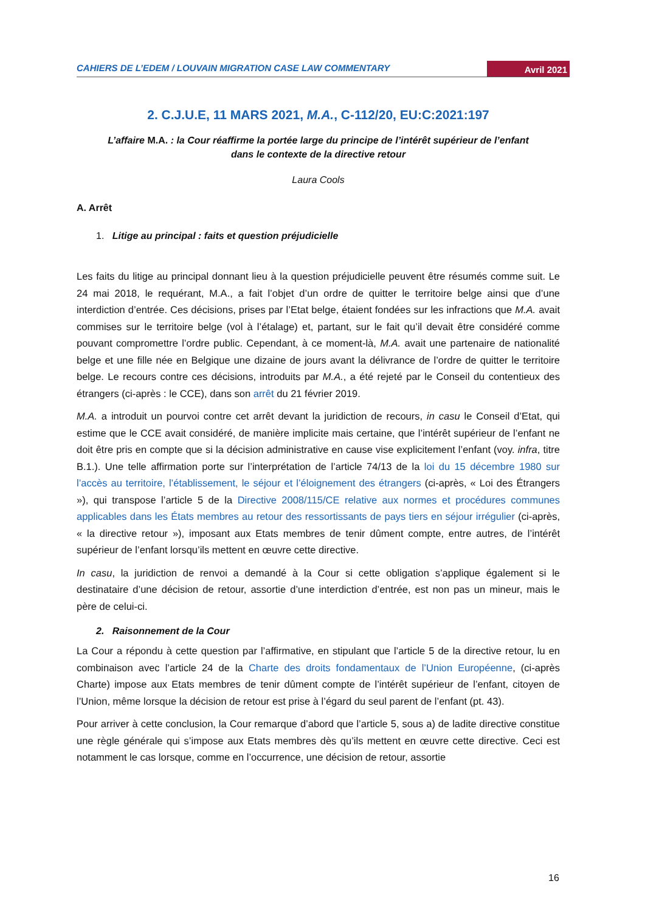CAHIERS DE L’EDEM / LOUVAIN MIGRATION CASE LAW COMMENTARY Avril 2021
2. C.J.U.E, 11 MARS 2021, M.A., C-112/20, EU:C:2021:197
L’affaire M.A. : la Cour réaffirme la portée large du principe de l’intérêt supérieur de l’enfant dans le contexte de la directive retour
Laura Cools
A. Arrêt
1. Litige au principal : faits et question préjudicielle
Les faits du litige au principal donnant lieu à la question préjudicielle peuvent être résumés comme suit. Le 24 mai 2018, le requérant, M.A., a fait l’objet d’un ordre de quitter le territoire belge ainsi que d’une interdiction d’entrée. Ces décisions, prises par l’Etat belge, étaient fondées sur les infractions que M.A. avait commises sur le territoire belge (vol à l’étalage) et, partant, sur le fait qu’il devait être considéré comme pouvant compromettre l’ordre public. Cependant, à ce moment-là, M.A. avait une partenaire de nationalité belge et une fille née en Belgique une dizaine de jours avant la délivrance de l’ordre de quitter le territoire belge. Le recours contre ces décisions, introduits par M.A., a été rejeté par le Conseil du contentieux des étrangers (ci-après : le CCE), dans son arrêt du 21 février 2019.
M.A. a introduit un pourvoi contre cet arrêt devant la juridiction de recours, in casu le Conseil d’Etat, qui estime que le CCE avait considéré, de manière implicite mais certaine, que l’intérêt supérieur de l’enfant ne doit être pris en compte que si la décision administrative en cause vise explicitement l’enfant (voy. infra, titre B.1.). Une telle affirmation porte sur l’interprétation de l’article 74/13 de la loi du 15 décembre 1980 sur l’accès au territoire, l’établissement, le séjour et l’éloignement des étrangers (ci-après, « Loi des Étrangers »), qui transpose l’article 5 de la Directive 2008/115/CE relative aux normes et procédures communes applicables dans les États membres au retour des ressortissants de pays tiers en séjour irrégulier (ci-après, « la directive retour »), imposant aux Etats membres de tenir dûment compte, entre autres, de l’intérêt supérieur de l’enfant lorsqu’ils mettent en œuvre cette directive.
In casu, la juridiction de renvoi a demandé à la Cour si cette obligation s’applique également si le destinataire d’une décision de retour, assortie d’une interdiction d’entrée, est non pas un mineur, mais le père de celui-ci.
2. Raisonnement de la Cour
La Cour a répondu à cette question par l’affirmative, en stipulant que l’article 5 de la directive retour, lu en combinaison avec l’article 24 de la Charte des droits fondamentaux de l’Union Européenne, (ci-après Charte) impose aux Etats membres de tenir dûment compte de l’intérêt supérieur de l’enfant, citoyen de l’Union, même lorsque la décision de retour est prise à l’égard du seul parent de l’enfant (pt. 43).
Pour arriver à cette conclusion, la Cour remarque d’abord que l’article 5, sous a) de ladite directive constitue une règle générale qui s’impose aux Etats membres dès qu’ils mettent en œuvre cette directive. Ceci est notamment le cas lorsque, comme en l’occurrence, une décision de retour, assortie
16